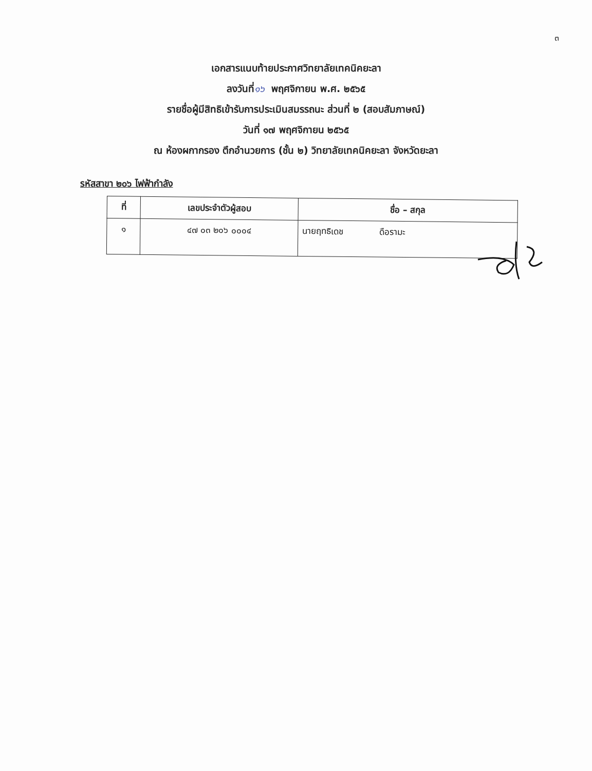๓
เอกสารแนบท้ายประกาศวิทยาลัยเทคนิคยะลา
ลงวันที่๑๖ พฤศจิกายน พ.ศ. ๒๕๖๕
รายชื่อผู้มีสิทธิเข้ารับการประเมินสมรรถนะ ส่วนที่ ๒ (สอบสัมภาษณ์)
วันที่ ๑๗ พฤศจิกายน ๒๕๖๕
ณ ห้องผกากรอง ตึกอำนวยการ (ชั้น ๒) วิทยาลัยเทคนิคยะลา จังหวัดยะลา
รหัสสาขา ๒๐๖ ไฟฟ้ากำลัง
| ที่ | เลขประจำตัวผู้สอบ | ชื่อ – สกุล |
| --- | --- | --- |
| ๑ | ๔๗ ๐๓ ๒๐๖ ๐๐๐๔ | นายฤทธิเดช ดือรามะ |